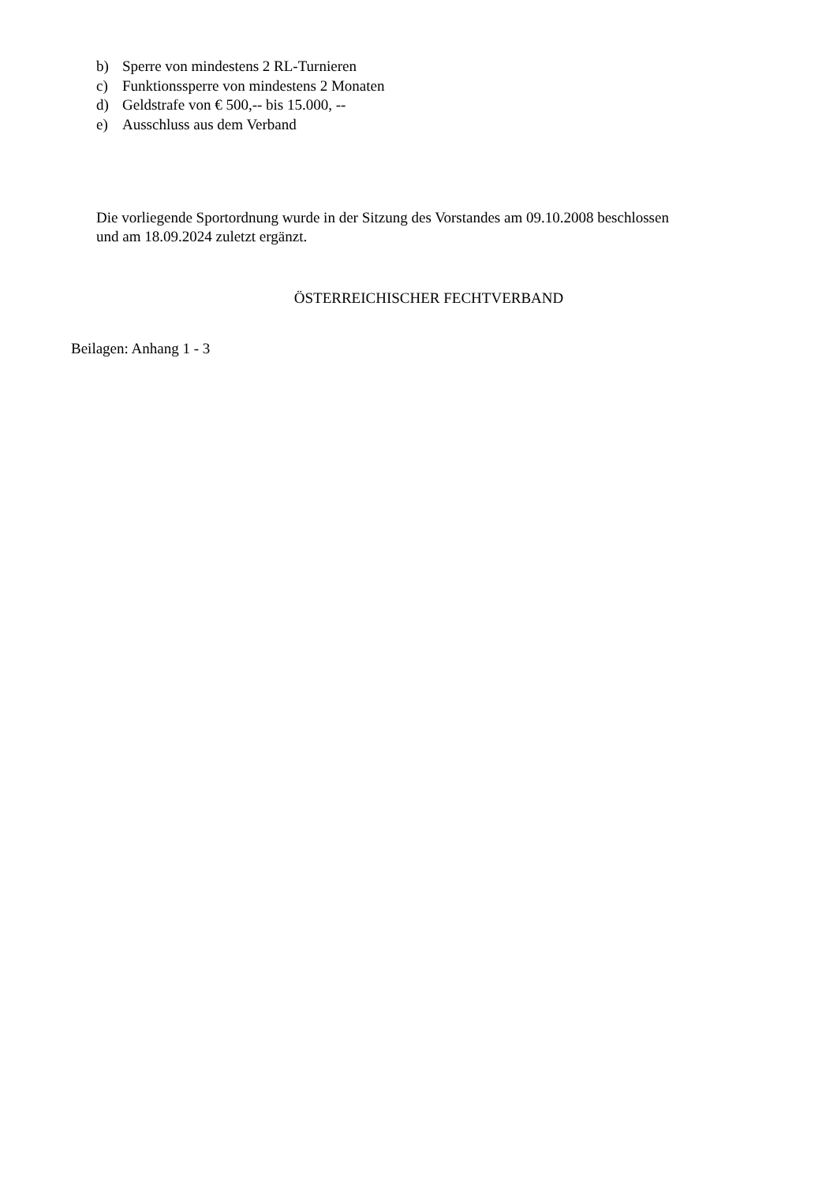b) Sperre von mindestens 2 RL-Turnieren
c) Funktionssperre von mindestens 2 Monaten
d) Geldstrafe von € 500,-- bis 15.000, --
e) Ausschluss aus dem Verband
Die vorliegende Sportordnung wurde in der Sitzung des Vorstandes am 09.10.2008 beschlossen
und am 18.09.2024 zuletzt ergänzt.
ÖSTERREICHISCHER FECHTVERBAND
Beilagen: Anhang 1 - 3